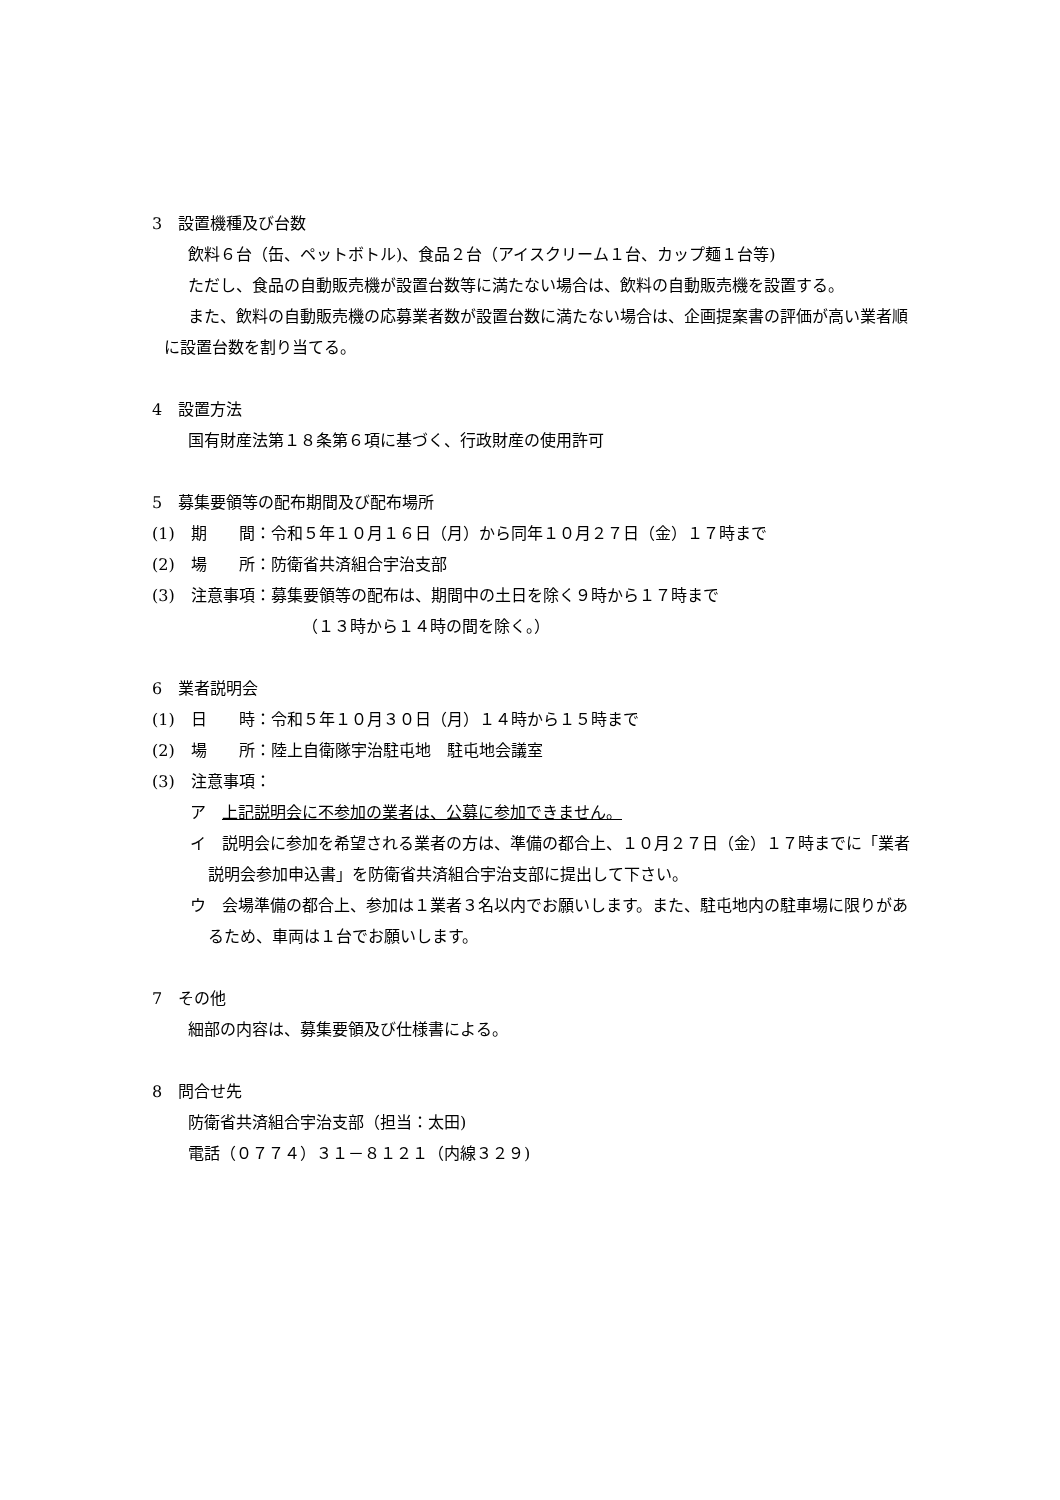3　設置機種及び台数
飲料６台（缶、ペットボトル)、食品２台（アイスクリーム１台、カップ麺１台等)
ただし、食品の自動販売機が設置台数等に満たない場合は、飲料の自動販売機を設置する。
また、飲料の自動販売機の応募業者数が設置台数に満たない場合は、企画提案書の評価が高い業者順に設置台数を割り当てる。
4　設置方法
国有財産法第１８条第６項に基づく、行政財産の使用許可
5　募集要領等の配布期間及び配布場所
(1)　期　　間：令和５年１０月１６日（月）から同年１０月２７日（金）１７時まで
(2)　場　　所：防衛省共済組合宇治支部
(3)　注意事項：募集要領等の配布は、期間中の土日を除く９時から１７時まで
（１３時から１４時の間を除く。）
6　業者説明会
(1)　日　　時：令和５年１０月３０日（月）１４時から１５時まで
(2)　場　　所：陸上自衛隊宇治駐屯地　駐屯地会議室
(3)　注意事項：
ア　上記説明会に不参加の業者は、公募に参加できません。
イ　説明会に参加を希望される業者の方は、準備の都合上、１０月２７日（金）１７時までに「業者説明会参加申込書」を防衛省共済組合宇治支部に提出して下さい。
ウ　会場準備の都合上、参加は１業者３名以内でお願いします。また、駐屯地内の駐車場に限りがあるため、車両は１台でお願いします。
7　その他
細部の内容は、募集要領及び仕様書による。
8　問合せ先
防衛省共済組合宇治支部（担当：太田)
電話（０７７４）３１－８１２１（内線３２９)